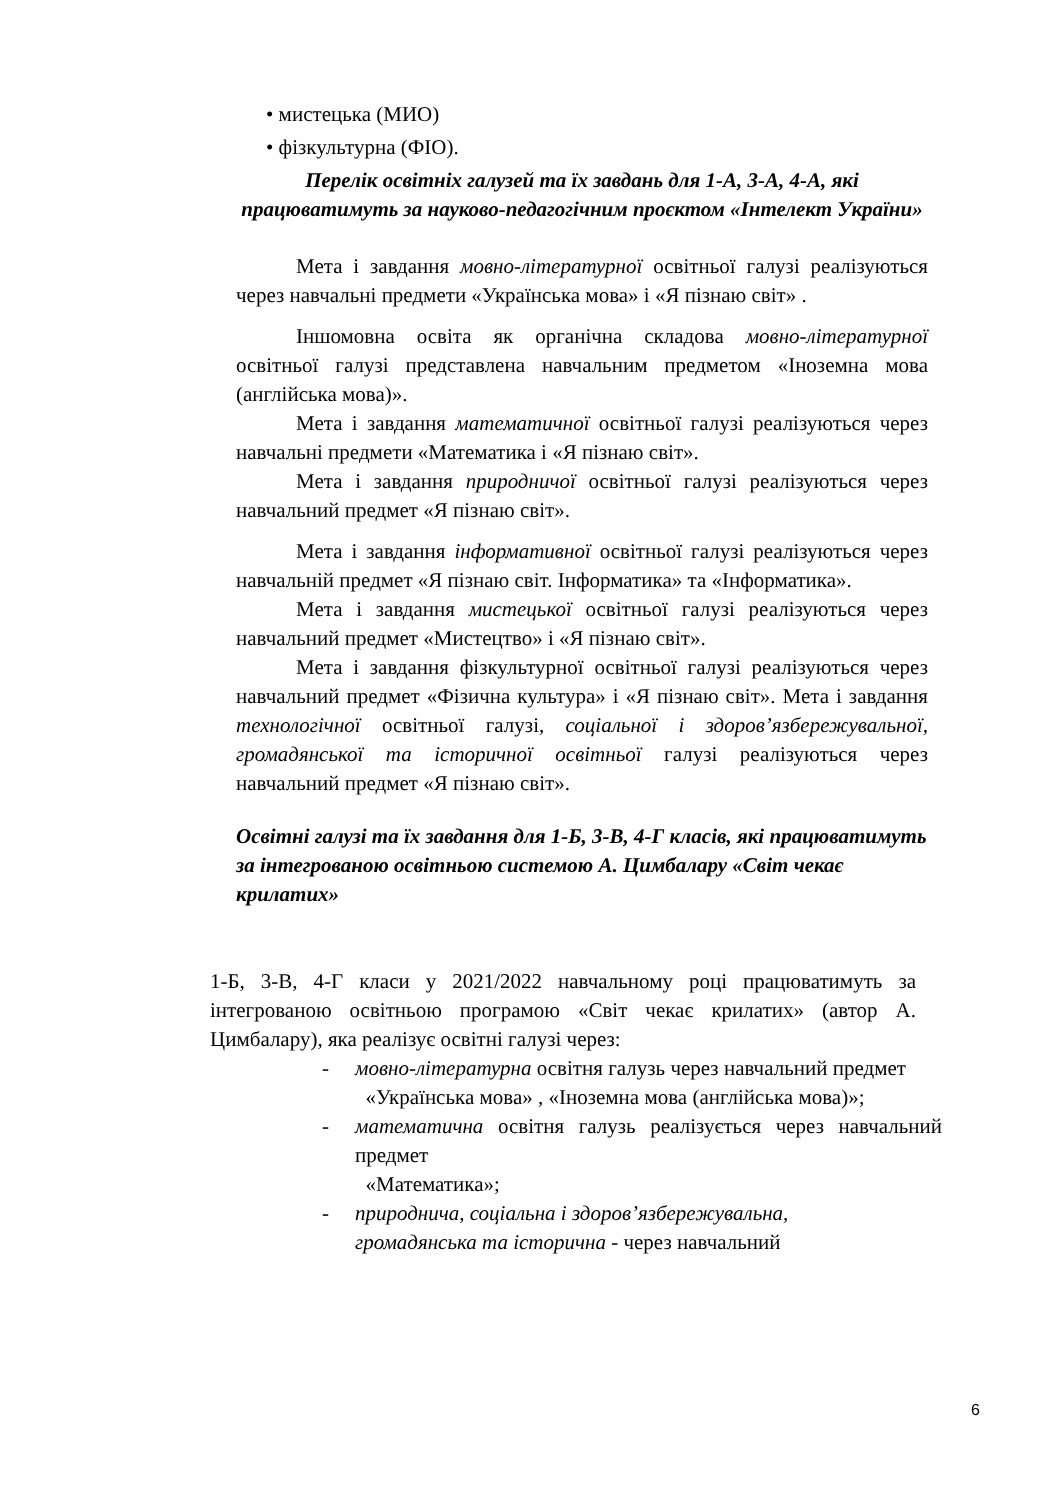• мистецька (МИО)
• фізкультурна (ФІО).
Перелік освітніх галузей та їх завдань для 1-А, 3-А, 4-А, які працюватимуть за науково-педагогічним проєктом «Інтелект України»
Мета і завдання мовно-літературної освітньої галузі реалізуються через навчальні предмети «Українська мова» і «Я пізнаю світ» .
Іншомовна освіта як органічна складова мовно-літературної освітньої галузі представлена навчальним предметом «Іноземна мова (англійська мова)».
Мета і завдання математичної освітньої галузі реалізуються через навчальні предмети «Математика і «Я пізнаю світ».
Мета і завдання природничої освітньої галузі реалізуються через навчальний предмет «Я пізнаю світ».
Мета і завдання інформативної освітньої галузі реалізуються через навчальній предмет «Я пізнаю світ. Інформатика» та «Інформатика».
Мета і завдання мистецької освітньої галузі реалізуються через навчальний предмет «Мистецтво» і «Я пізнаю світ».
Мета і завдання фізкультурної освітньої галузі реалізуються через навчальний предмет «Фізична культура» і «Я пізнаю світ». Мета і завдання технологічної освітньої галузі, соціальної і здоров’язбережувальної, громадянської та історичної освітньої галузі реалізуються через навчальний предмет «Я пізнаю світ».
Освітні галузі та їх завдання для 1-Б, 3-В, 4-Г класів, які працюватимуть за інтегрованою освітньою системою А. Цимбалару «Світ чекає крилатих»
1-Б, 3-В, 4-Г класи у 2021/2022 навчальному році працюватимуть за інтегрованою освітньою програмою «Світ чекає крилатих» (автор А. Цимбалару), яка реалізує освітні галузі через:
- мовно-літературна освітня галузь через навчальний предмет
«Українська мова» , «Іноземна мова (англійська мова)»;
- математична освітня галузь реалізується через навчальний предмет
«Математика»;
- природнича, соціальна і здоров’язбережувальна,
громадянська та історична - через навчальний
6